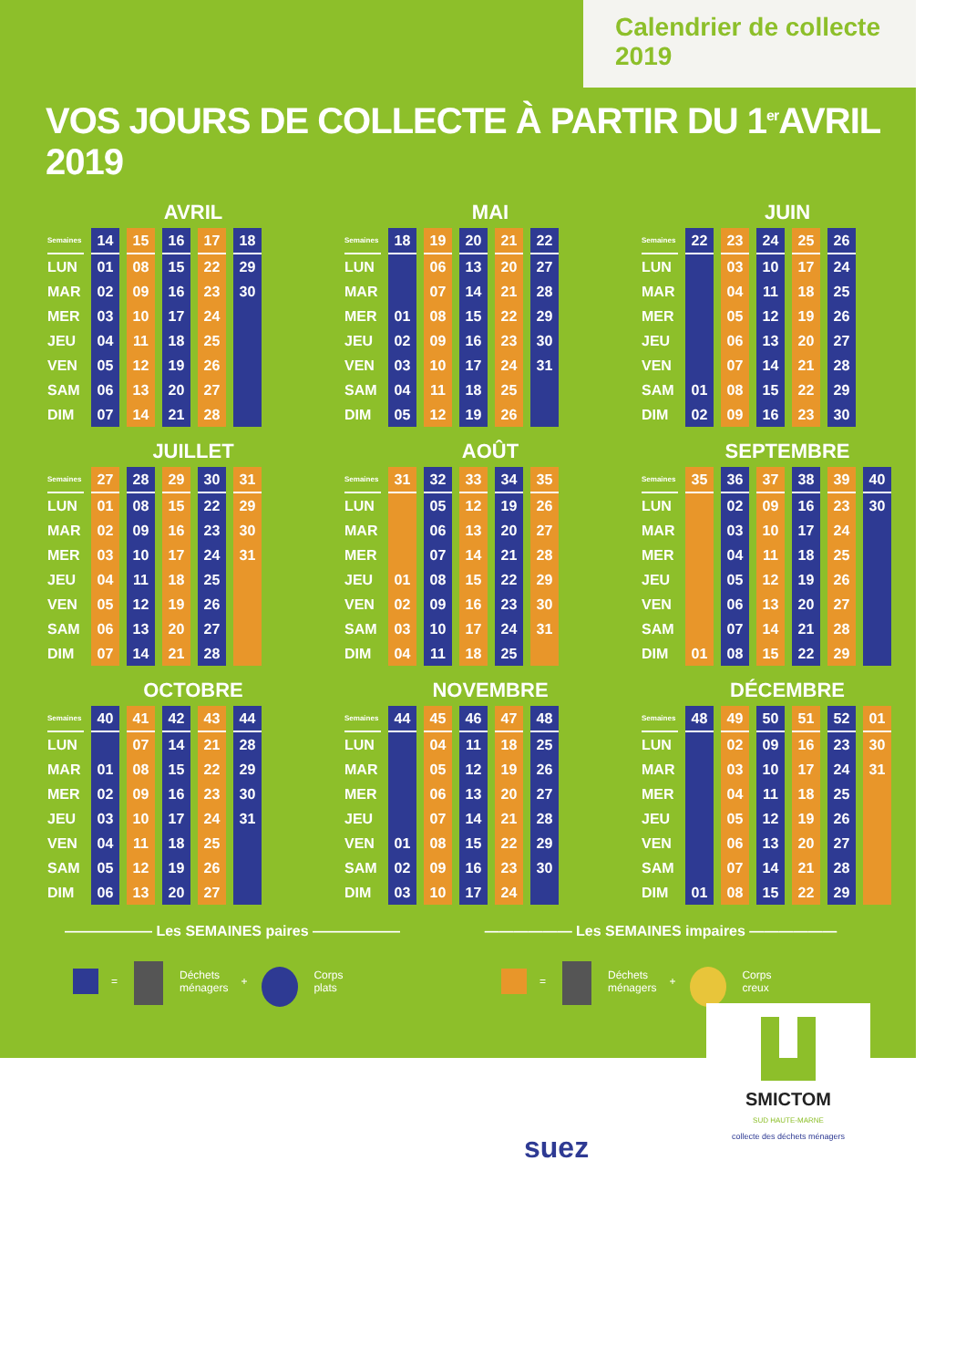Calendrier de collecte 2019
VOS JOURS DE COLLECTE À PARTIR DU 1<sup>er</sup>AVRIL 2019
AVRIL
| Semaines | 14 | 15 | 16 | 17 | 18 |
| --- | --- | --- | --- | --- | --- |
| LUN | 01 | 08 | 15 | 22 | 29 |
| MAR | 02 | 09 | 16 | 23 | 30 |
| MER | 03 | 10 | 17 | 24 | |
| JEU | 04 | 11 | 18 | 25 | |
| VEN | 05 | 12 | 19 | 26 | |
| SAM | 06 | 13 | 20 | 27 | |
| DIM | 07 | 14 | 21 | 28 | |
MAI
| Semaines | 18 | 19 | 20 | 21 | 22 |
| --- | --- | --- | --- | --- | --- |
| LUN | | 06 | 13 | 20 | 27 |
| MAR | | 07 | 14 | 21 | 28 |
| MER | 01 | 08 | 15 | 22 | 29 |
| JEU | 02 | 09 | 16 | 23 | 30 |
| VEN | 03 | 10 | 17 | 24 | 31 |
| SAM | 04 | 11 | 18 | 25 | |
| DIM | 05 | 12 | 19 | 26 | |
JUIN
| Semaines | 22 | 23 | 24 | 25 | 26 |
| --- | --- | --- | --- | --- | --- |
| LUN | | 03 | 10 | 17 | 24 |
| MAR | | 04 | 11 | 18 | 25 |
| MER | | 05 | 12 | 19 | 26 |
| JEU | | 06 | 13 | 20 | 27 |
| VEN | | 07 | 14 | 21 | 28 |
| SAM | 01 | 08 | 15 | 22 | 29 |
| DIM | 02 | 09 | 16 | 23 | 30 |
JUILLET
| Semaines | 27 | 28 | 29 | 30 | 31 |
| --- | --- | --- | --- | --- | --- |
| LUN | 01 | 08 | 15 | 22 | 29 |
| MAR | 02 | 09 | 16 | 23 | 30 |
| MER | 03 | 10 | 17 | 24 | 31 |
| JEU | 04 | 11 | 18 | 25 | |
| VEN | 05 | 12 | 19 | 26 | |
| SAM | 06 | 13 | 20 | 27 | |
| DIM | 07 | 14 | 21 | 28 | |
AOÛT
| Semaines | 31 | 32 | 33 | 34 | 35 |
| --- | --- | --- | --- | --- | --- |
| LUN | | 05 | 12 | 19 | 26 |
| MAR | | 06 | 13 | 20 | 27 |
| MER | | 07 | 14 | 21 | 28 |
| JEU | 01 | 08 | 15 | 22 | 29 |
| VEN | 02 | 09 | 16 | 23 | 30 |
| SAM | 03 | 10 | 17 | 24 | 31 |
| DIM | 04 | 11 | 18 | 25 | |
SEPTEMBRE
| Semaines | 35 | 36 | 37 | 38 | 39 | 40 |
| --- | --- | --- | --- | --- | --- | --- |
| LUN | | 02 | 09 | 16 | 23 | 30 |
| MAR | | 03 | 10 | 17 | 24 | |
| MER | | 04 | 11 | 18 | 25 | |
| JEU | | 05 | 12 | 19 | 26 | |
| VEN | | 06 | 13 | 20 | 27 | |
| SAM | | 07 | 14 | 21 | 28 | |
| DIM | 01 | 08 | 15 | 22 | 29 | |
OCTOBRE
| Semaines | 40 | 41 | 42 | 43 | 44 |
| --- | --- | --- | --- | --- | --- |
| LUN | | 07 | 14 | 21 | 28 |
| MAR | 01 | 08 | 15 | 22 | 29 |
| MER | 02 | 09 | 16 | 23 | 30 |
| JEU | 03 | 10 | 17 | 24 | 31 |
| VEN | 04 | 11 | 18 | 25 | |
| SAM | 05 | 12 | 19 | 26 | |
| DIM | 06 | 13 | 20 | 27 | |
NOVEMBRE
| Semaines | 44 | 45 | 46 | 47 | 48 |
| --- | --- | --- | --- | --- | --- |
| LUN | | 04 | 11 | 18 | 25 |
| MAR | | 05 | 12 | 19 | 26 |
| MER | | 06 | 13 | 20 | 27 |
| JEU | | 07 | 14 | 21 | 28 |
| VEN | 01 | 08 | 15 | 22 | 29 |
| SAM | 02 | 09 | 16 | 23 | 30 |
| DIM | 03 | 10 | 17 | 24 | |
DÉCEMBRE
| Semaines | 48 | 49 | 50 | 51 | 52 | 01 |
| --- | --- | --- | --- | --- | --- | --- |
| LUN | | 02 | 09 | 16 | 23 | 30 |
| MAR | | 03 | 10 | 17 | 24 | 31 |
| MER | | 04 | 11 | 18 | 25 | |
| JEU | | 05 | 12 | 19 | 26 | |
| VEN | | 06 | 13 | 20 | 27 | |
| SAM | | 07 | 14 | 21 | 28 | |
| DIM | 01 | 08 | 15 | 22 | 29 | |
—————— Les SEMAINES paires ——————
= Déchets
ménagers + Corps
plats
—————— Les SEMAINES impaires ——————
= Déchets
ménagers + Corps
creux
suez
SMICTOM
SUD HAUTE-MARNE
collecte des déchets ménagers